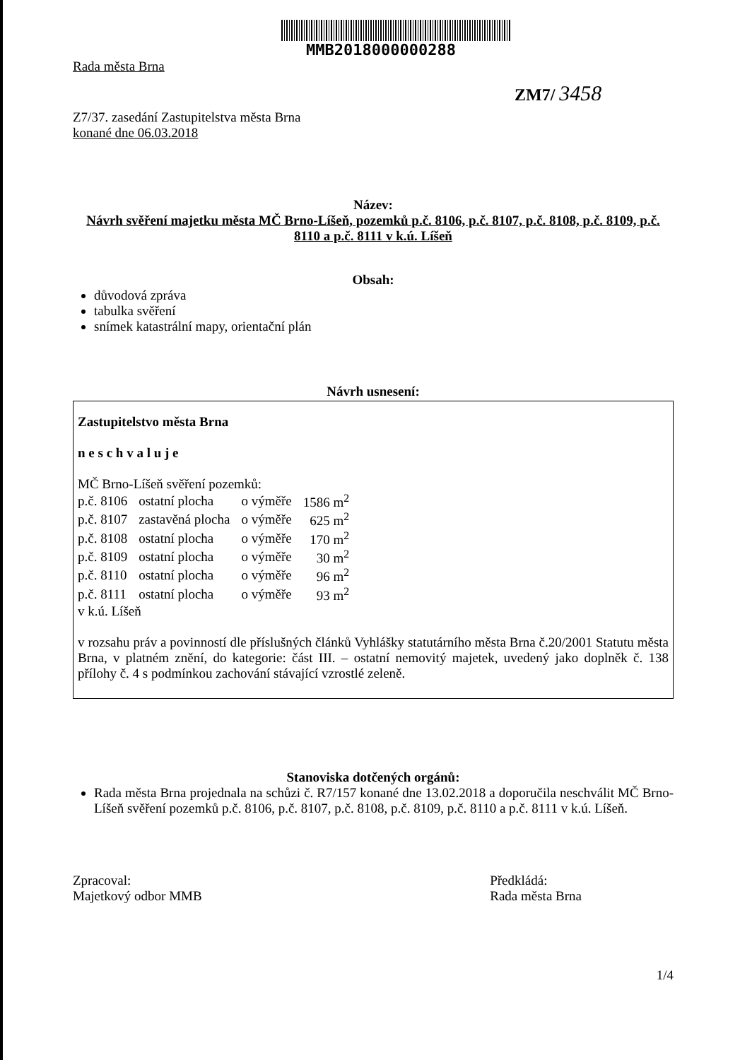MMB2018000000288
Rada města Brna
ZM7/ 3458
Z7/37. zasedání Zastupitelstva města Brna
konané dne 06.03.2018
Název:
Návrh svěření majetku města MČ Brno-Líšeň, pozemků p.č. 8106, p.č. 8107, p.č. 8108, p.č. 8109, p.č. 8110 a p.č. 8111 v k.ú. Líšeň
Obsah:
důvodová zpráva
tabulka svěření
snímek katastrální mapy, orientační plán
Návrh usnesení:
Zastupitelstvo města Brna
n e s c h v a l u j e
MČ Brno-Líšeň svěření pozemků:
| p.č. 8106 | ostatní plocha | o výměře | 1586 m<sup>2</sup> |
| p.č. 8107 | zastavěná plocha | o výměře | 625 m<sup>2</sup> |
| p.č. 8108 | ostatní plocha | o výměře | 170 m<sup>2</sup> |
| p.č. 8109 | ostatní plocha | o výměře | 30 m<sup>2</sup> |
| p.č. 8110 | ostatní plocha | o výměře | 96 m<sup>2</sup> |
| p.č. 8111 | ostatní plocha | o výměře | 93 m<sup>2</sup> |
v k.ú. Líšeň
v rozsahu práv a povinností dle příslušných článků Vyhlášky statutárního města Brna č.20/2001 Statutu města Brna, v platném znění, do kategorie: část III. – ostatní nemovitý majetek, uvedený jako doplněk č. 138 přílohy č. 4 s podmínkou zachování stávající vzrostlé zeleně.
Stanoviska dotčených orgánů:
Rada města Brna projednala na schůzi č. R7/157 konané dne 13.02.2018 a doporučila neschválit MČ Brno-Líšeň svěření pozemků p.č. 8106, p.č. 8107, p.č. 8108, p.č. 8109, p.č. 8110 a p.č. 8111 v k.ú. Líšeň.
Zpracoval:
Majetkový odbor MMB
Předkládá:
Rada města Brna
1/4